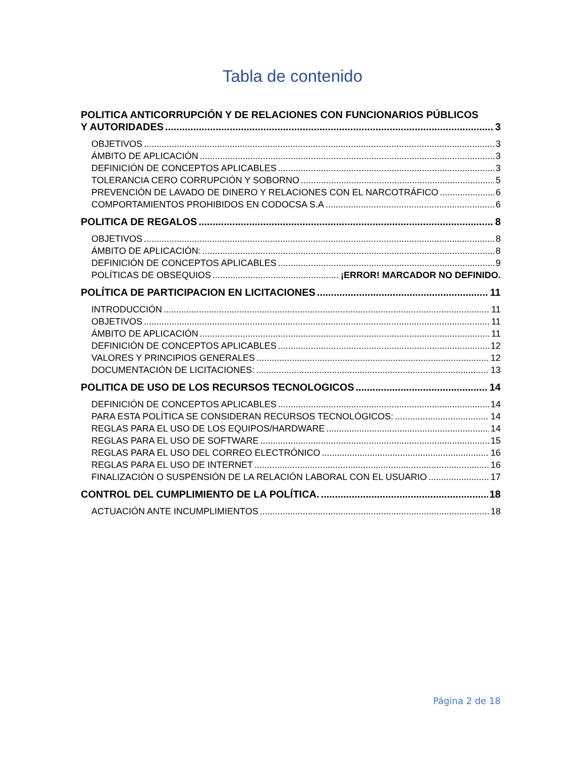Tabla de contenido
POLITICA ANTICORRUPCIÓN Y DE RELACIONES CON FUNCIONARIOS PÚBLICOS
Y AUTORIDADES 3
OBJETIVOS 3
ÁMBITO DE APLICACIÓN 3
DEFINICIÓN DE CONCEPTOS APLICABLES 3
TOLERANCIA CERO CORRUPCIÓN Y SOBORNO 5
PREVENCIÓN DE LAVADO DE DINERO Y RELACIONES CON EL NARCOTRÁFICO 6
COMPORTAMIENTOS PROHIBIDOS EN CODOCSA S.A 6
POLITICA DE REGALOS 8
OBJETIVOS 8
ÁMBITO DE APLICACIÓN: 8
DEFINICIÓN DE CONCEPTOS APLICABLES 9
POLÍTICAS DE OBSEQUIOS ¡ERROR! MARCADOR NO DEFINIDO.
POLÍTICA DE PARTICIPACION EN LICITACIONES 11
INTRODUCCIÓN 11
OBJETIVOS 11
ÁMBITO DE APLICACIÓN 11
DEFINICIÓN DE CONCEPTOS APLICABLES 12
VALORES Y PRINCIPIOS GENERALES 12
DOCUMENTACIÓN DE LICITACIONES: 13
POLITICA DE USO DE LOS RECURSOS TECNOLOGICOS 14
DEFINICIÓN DE CONCEPTOS APLICABLES 14
PARA ESTA POLÍTICA SE CONSIDERAN RECURSOS TECNOLÓGICOS: 14
REGLAS PARA EL USO DE LOS EQUIPOS/HARDWARE 14
REGLAS PARA EL USO DE SOFTWARE 15
REGLAS PARA EL USO DEL CORREO ELECTRÓNICO 16
REGLAS PARA EL USO DE INTERNET 16
FINALIZACIÓN O SUSPENSIÓN DE LA RELACIÓN LABORAL CON EL USUARIO 17
CONTROL DEL CUMPLIMIENTO DE LA POLÍTICA. 18
ACTUACIÓN ANTE INCUMPLIMIENTOS 18
Página 2 de 18